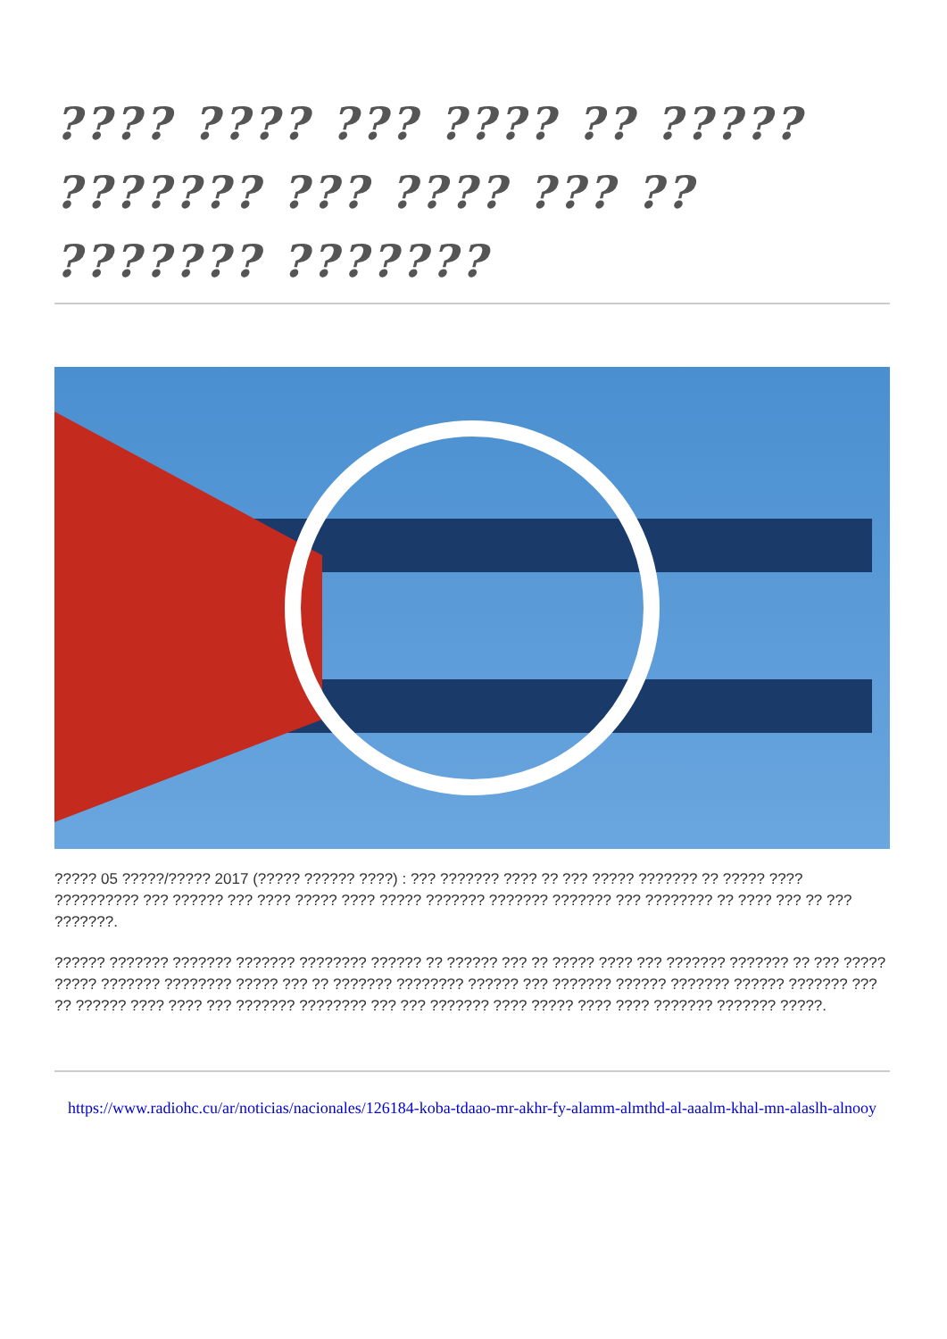???? ???? ??? ???? ?? ????? ??????? ??? ???? ??? ?? ??????? ???????
????? 05 ?????/????? 2017 (????? ?????? ????) : ??? ??????? ???? ?? ??? ????? ??????? ?? ????? ???? ?????????? ??? ?????? ??? ???? ????? ???? ????? ??????? ??????? ??????? ??? ???????? ?? ???? ??? ?? ??? ???????.
?????? ??????? ??????? ??????? ???????? ?????? ?? ?????? ??? ?? ????? ???? ??? ??????? ??????? ?? ??? ????? ????? ??????? ???????? ????? ??? ?? ??????? ???????? ?????? ??? ??????? ?????? ??????? ?????? ??????? ??? ?? ?????? ???? ???? ??? ??????? ???????? ??? ??? ??????? ???? ????? ???? ???? ??????? ??????? ?????.
https://www.radiohc.cu/ar/noticias/nacionales/126184-koba-tdaao-mr-akhr-fy-alamm-almthd-al-aaalm-khal-mn-alaslh-alnooy